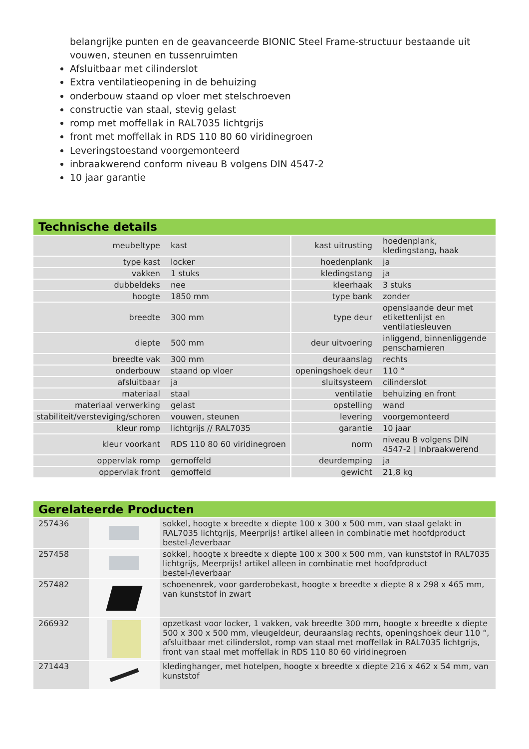belangrijke punten en de geavanceerde BIONIC Steel Frame-structuur bestaande uit vouwen, steunen en tussenruimten
Afsluitbaar met cilinderslot
Extra ventilatieopening in de behuizing
onderbouw staand op vloer met stelschroeven
constructie van staal, stevig gelast
romp met moffellak in RAL7035 lichtgrijs
front met moffellak in RDS 110 80 60 viridinegroen
Leveringstoestand voorgemonteerd
inbraakwerend conform niveau B volgens DIN 4547-2
10 jaar garantie
Technische details
| meubeltype | kast | kast uitrusting | hoedenplank, kledingstang, haak |
| type kast | locker | hoedenplank | ja |
| vakken | 1 stuks | kledingstang | ja |
| dubbeldeks | nee | kleerhaak | 3 stuks |
| hoogte | 1850 mm | type bank | zonder |
| breedte | 300 mm | type deur | openslaande deur met etikettenlijst en ventilatiesleuven |
| diepte | 500 mm | deur uitvoering | inliggend, binnenliggende penscharnieren |
| breedte vak | 300 mm | deuraanslag | rechts |
| onderbouw | staand op vloer | openingshoek deur | 110 ° |
| afsluitbaar | ja | sluitsysteem | cilinderslot |
| materiaal | staal | ventilatie | behuizing en front |
| materiaal verwerking | gelast | opstelling | wand |
| stabiliteit/versteviging/schoren | vouwen, steunen | levering | voorgemonteerd |
| kleur romp | lichtgrijs // RAL7035 | garantie | 10 jaar |
| kleur voorkant | RDS 110 80 60 viridinegroen | norm | niveau B volgens DIN 4547-2 / Inbraakwerend |
| oppervlak romp | gemoffeld | deurdemping | ja |
| oppervlak front | gemoffeld | gewicht | 21,8 kg |
Gerelateerde Producten
| 257436 | | sokkel, hoogte x breedte x diepte 100 x 300 x 500 mm, van staal gelakt in RAL7035 lichtgrijs, Meerprijs! artikel alleen in combinatie met hoofdproduct bestel-/leverbaar |
| 257458 | | sokkel, hoogte x breedte x diepte 100 x 300 x 500 mm, van kunststof in RAL7035 lichtgrijs, Meerprijs! artikel alleen in combinatie met hoofdproduct bestel-/leverbaar |
| 257482 | | schoenenrek, voor garderobekast, hoogte x breedte x diepte 8 x 298 x 465 mm, van kunststof in zwart |
| 266932 | | opzetkast voor locker, 1 vakken, vak breedte 300 mm, hoogte x breedte x diepte 500 x 300 x 500 mm, vleugeldeur, deuraanslag rechts, openingshoek deur 110 °, afsluitbaar met cilinderslot, romp van staal met moffellak in RAL7035 lichtgrijs, front van staal met moffellak in RDS 110 80 60 viridinegroen |
| 271443 | | kledinghanger, met hotelpen, hoogte x breedte x diepte 216 x 462 x 54 mm, van kunststof |